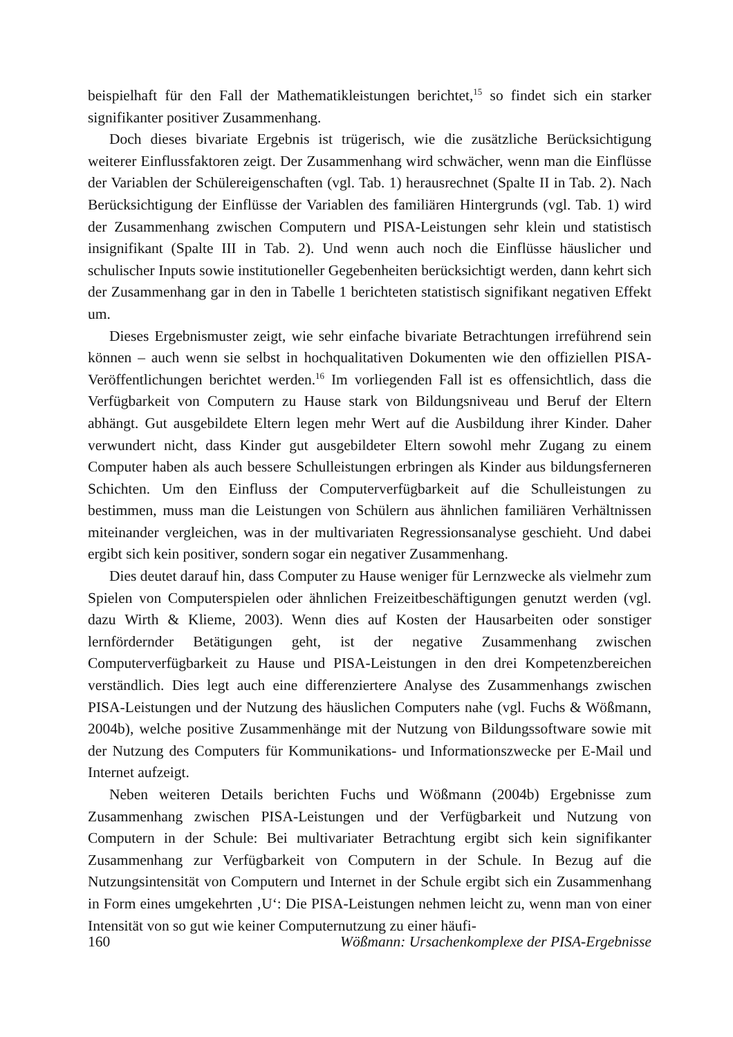beispielhaft für den Fall der Mathematikleistungen berichtet,<sup>15</sup> so findet sich ein starker signifikanter positiver Zusammenhang.
Doch dieses bivariate Ergebnis ist trügerisch, wie die zusätzliche Berücksichtigung weiterer Einflussfaktoren zeigt. Der Zusammenhang wird schwächer, wenn man die Einflüsse der Variablen der Schülereigenschaften (vgl. Tab. 1) herausrechnet (Spalte II in Tab. 2). Nach Berücksichtigung der Einflüsse der Variablen des familiären Hintergrunds (vgl. Tab. 1) wird der Zusammenhang zwischen Computern und PISA-Leistungen sehr klein und statistisch insignifikant (Spalte III in Tab. 2). Und wenn auch noch die Einflüsse häuslicher und schulischer Inputs sowie institutioneller Gegebenheiten berücksichtigt werden, dann kehrt sich der Zusammenhang gar in den in Tabelle 1 berichteten statistisch signifikant negativen Effekt um.
Dieses Ergebnismuster zeigt, wie sehr einfache bivariate Betrachtungen irreführend sein können – auch wenn sie selbst in hochqualitativen Dokumenten wie den offiziellen PISA-Veröffentlichungen berichtet werden.<sup>16</sup> Im vorliegenden Fall ist es offensichtlich, dass die Verfügbarkeit von Computern zu Hause stark von Bildungsniveau und Beruf der Eltern abhängt. Gut ausgebildete Eltern legen mehr Wert auf die Ausbildung ihrer Kinder. Daher verwundert nicht, dass Kinder gut ausgebildeter Eltern sowohl mehr Zugang zu einem Computer haben als auch bessere Schulleistungen erbringen als Kinder aus bildungsferneren Schichten. Um den Einfluss der Computerverfügbarkeit auf die Schulleistungen zu bestimmen, muss man die Leistungen von Schülern aus ähnlichen familiären Verhältnissen miteinander vergleichen, was in der multivariaten Regressionsanalyse geschieht. Und dabei ergibt sich kein positiver, sondern sogar ein negativer Zusammenhang.
Dies deutet darauf hin, dass Computer zu Hause weniger für Lernzwecke als vielmehr zum Spielen von Computerspielen oder ähnlichen Freizeitbeschäftigungen genutzt werden (vgl. dazu Wirth & Klieme, 2003). Wenn dies auf Kosten der Hausarbeiten oder sonstiger lernfördernder Betätigungen geht, ist der negative Zusammenhang zwischen Computerverfügbarkeit zu Hause und PISA-Leistungen in den drei Kompetenzbereichen verständlich. Dies legt auch eine differenziertere Analyse des Zusammenhangs zwischen PISA-Leistungen und der Nutzung des häuslichen Computers nahe (vgl. Fuchs & Wößmann, 2004b), welche positive Zusammenhänge mit der Nutzung von Bildungssoftware sowie mit der Nutzung des Computers für Kommunikations- und Informationszwecke per E-Mail und Internet aufzeigt.
Neben weiteren Details berichten Fuchs und Wößmann (2004b) Ergebnisse zum Zusammenhang zwischen PISA-Leistungen und der Verfügbarkeit und Nutzung von Computern in der Schule: Bei multivariater Betrachtung ergibt sich kein signifikanter Zusammenhang zur Verfügbarkeit von Computern in der Schule. In Bezug auf die Nutzungsintensität von Computern und Internet in der Schule ergibt sich ein Zusammenhang in Form eines umgekehrten ‚U‘: Die PISA-Leistungen nehmen leicht zu, wenn man von einer Intensität von so gut wie keiner Computernutzung zu einer häufi-
160 Wößmann: Ursachenkomplexe der PISA-Ergebnisse